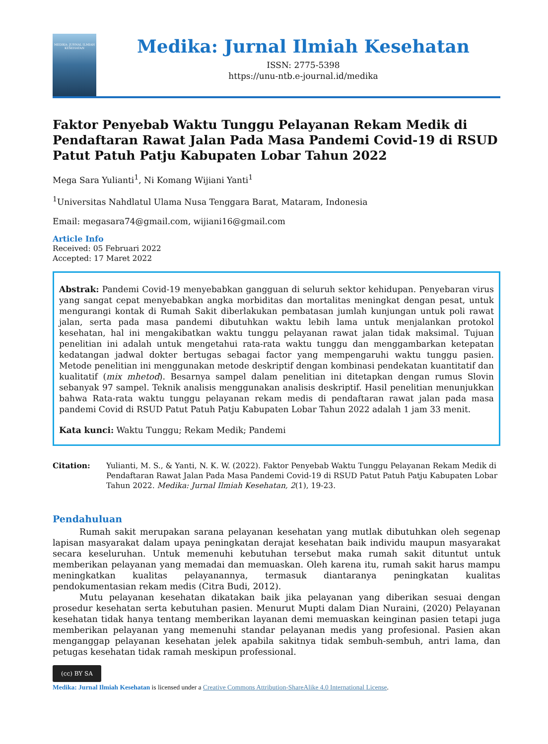MEDIKA: JURNAL ILMIAH KESEHATAN
Medika: Jurnal Ilmiah Kesehatan
ISSN: 2775-5398
https://unu-ntb.e-journal.id/medika
Faktor Penyebab Waktu Tunggu Pelayanan Rekam Medik di Pendaftaran Rawat Jalan Pada Masa Pandemi Covid-19 di RSUD Patut Patuh Patju Kabupaten Lobar Tahun 2022
Mega Sara Yulianti<sup>1</sup>, Ni Komang Wijiani Yanti<sup>1</sup>
<sup>1</sup> Universitas Nahdlatul Ulama Nusa Tenggara Barat, Mataram, Indonesia
Email: megasara74@gmail.com, wijiani16@gmail.com
Article Info
Received: 05 Februari 2022
Accepted: 17 Maret 2022
Abstrak: Pandemi Covid-19 menyebabkan gangguan di seluruh sektor kehidupan. Penyebaran virus yang sangat cepat menyebabkan angka morbiditas dan mortalitas meningkat dengan pesat, untuk mengurangi kontak di Rumah Sakit diberlakukan pembatasan jumlah kunjungan untuk poli rawat jalan, serta pada masa pandemi dibutuhkan waktu lebih lama untuk menjalankan protokol kesehatan, hal ini mengakibatkan waktu tunggu pelayanan rawat jalan tidak maksimal. Tujuan penelitian ini adalah untuk mengetahui rata-rata waktu tunggu dan menggambarkan ketepatan kedatangan jadwal dokter bertugas sebagai factor yang mempengaruhi waktu tunggu pasien. Metode penelitian ini menggunakan metode deskriptif dengan kombinasi pendekatan kuantitatif dan kualitatif (mix mhetod). Besarnya sampel dalam penelitian ini ditetapkan dengan rumus Slovin sebanyak 97 sampel. Teknik analisis menggunakan analisis deskriptif. Hasil penelitian menunjukkan bahwa Rata-rata waktu tunggu pelayanan rekam medis di pendaftaran rawat jalan pada masa pandemi Covid di RSUD Patut Patuh Patju Kabupaten Lobar Tahun 2022 adalah 1 jam 33 menit.
Kata kunci: Waktu Tunggu; Rekam Medik; Pandemi
Citation: Yulianti, M. S., & Yanti, N. K. W. (2022). Faktor Penyebab Waktu Tunggu Pelayanan Rekam Medik di Pendaftaran Rawat Jalan Pada Masa Pandemi Covid-19 di RSUD Patut Patuh Patju Kabupaten Lobar Tahun 2022. Medika: Jurnal Ilmiah Kesehatan, 2(1), 19-23.
Pendahuluan
Rumah sakit merupakan sarana pelayanan kesehatan yang mutlak dibutuhkan oleh segenap lapisan masyarakat dalam upaya peningkatan derajat kesehatan baik individu maupun masyarakat secara keseluruhan. Untuk memenuhi kebutuhan tersebut maka rumah sakit dituntut untuk memberikan pelayanan yang memadai dan memuaskan. Oleh karena itu, rumah sakit harus mampu meningkatkan kualitas pelayanannya, termasuk diantaranya peningkatan kualitas pendokumentasian rekam medis (Citra Budi, 2012).
Mutu pelayanan kesehatan dikatakan baik jika pelayanan yang diberikan sesuai dengan prosedur kesehatan serta kebutuhan pasien. Menurut Mupti dalam Dian Nuraini, (2020) Pelayanan kesehatan tidak hanya tentang memberikan layanan demi memuaskan keinginan pasien tetapi juga memberikan pelayanan yang memenuhi standar pelayanan medis yang profesional. Pasien akan menganggap pelayanan kesehatan jelek apabila sakitnya tidak sembuh-sembuh, antri lama, dan petugas kesehatan tidak ramah meskipun professional.
(cc) BY SA
Medika: Jurnal Ilmiah Kesehatan is licensed under a Creative Commons Attribution-ShareAlike 4.0 International License.